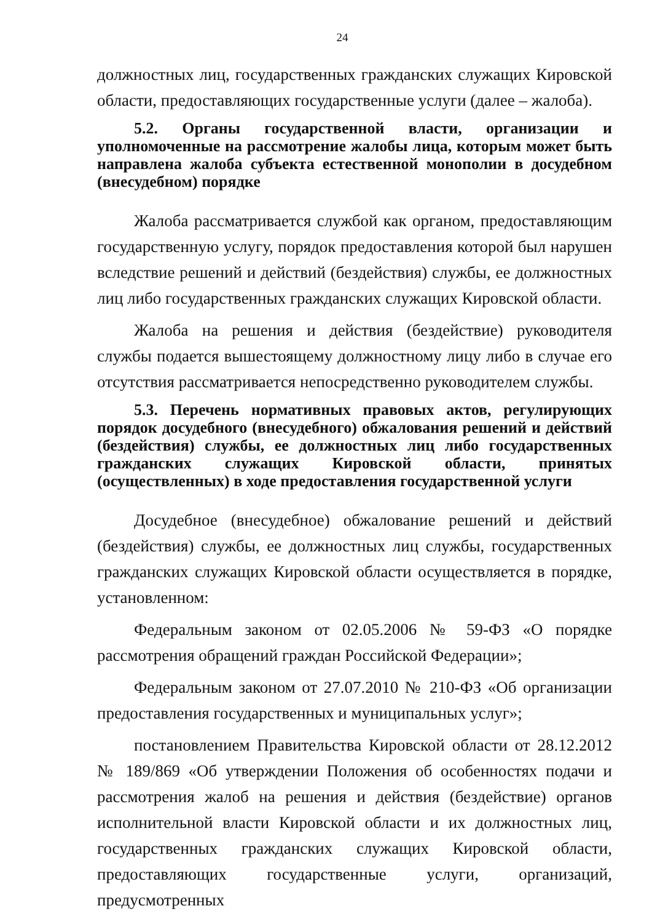24
должностных лиц, государственных гражданских служащих Кировской области, предоставляющих государственные услуги (далее – жалоба).
5.2. Органы государственной власти, организации и уполномоченные на рассмотрение жалобы лица, которым может быть направлена жалоба субъекта естественной монополии в досудебном (внесудебном) порядке
Жалоба рассматривается службой как органом, предоставляющим государственную услугу, порядок предоставления которой был нарушен вследствие решений и действий (бездействия) службы, ее должностных лиц либо государственных гражданских служащих Кировской области.
Жалоба на решения и действия (бездействие) руководителя службы подается вышестоящему должностному лицу либо в случае его отсутствия рассматривается непосредственно руководителем службы.
5.3. Перечень нормативных правовых актов, регулирующих порядок досудебного (внесудебного) обжалования решений и действий (бездействия) службы, ее должностных лиц либо государственных гражданских служащих Кировской области, принятых (осуществленных) в ходе предоставления государственной услуги
Досудебное (внесудебное) обжалование решений и действий (бездействия) службы, ее должностных лиц службы, государственных гражданских служащих Кировской области осуществляется в порядке, установленном:
Федеральным законом от 02.05.2006 № 59-ФЗ «О порядке рассмотрения обращений граждан Российской Федерации»;
Федеральным законом от 27.07.2010 № 210-ФЗ «Об организации предоставления государственных и муниципальных услуг»;
постановлением Правительства Кировской области от 28.12.2012 № 189/869 «Об утверждении Положения об особенностях подачи и рассмотрения жалоб на решения и действия (бездействие) органов исполнительной власти Кировской области и их должностных лиц, государственных гражданских служащих Кировской области, предоставляющих государственные услуги, организаций, предусмотренных